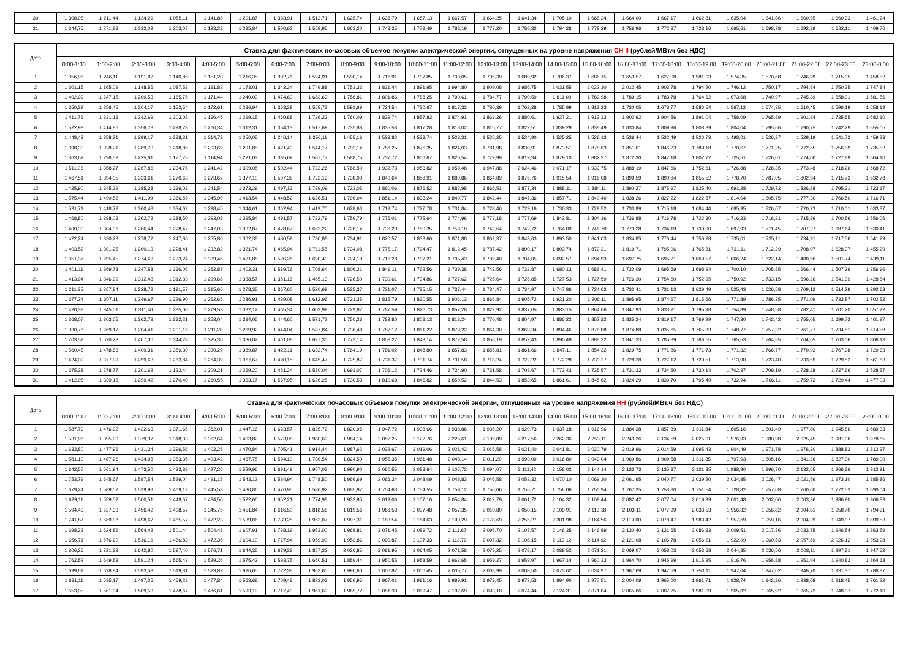| 30 | 1 308,05 | 1 211,44 | 1 134,29 | 1 055,11 | 1 141,88 | 1 201,87 | 1 383,91 | 1 512,71 | 1 625,74 | 1 638,79 | 1 657,13 | 1 667,57 | 1 664,25 | 1 641,34 | 1 705,10 | 1 668,24 | 1 664,00 | 1 667,17 | 1 662,81 | 1 635,04 | 1 641,86 | 1 660,95 | 1 660,33 | 1 461,24 |
| 31 | 1 344,75 | 1 271,83 | 1 232,09 | 1 203,07 | 1 193,22 | 1 295,84 | 1 500,62 | 1 558,95 | 1 663,20 | 1 743,35 | 1 779,49 | 1 783,19 | 1 777,20 | 1 786,32 | 1 794,28 | 1 778,29 | 1 756,96 | 1 772,37 | 1 728,16 | 1 665,61 | 1 698,78 | 1 692,39 | 1 662,11 | 1 409,70 |
| Дата | Ставка для фактических почасовых объемов покупки электрической энергии, отпущенных на уровне напряжения СН II (рублей/МВт.ч без НДС) | | | | | | | | | | | | | | | | | | | | | | | |
| --- | --- | --- | --- | --- | --- | --- | --- | --- | --- | --- | --- | --- | --- | --- | --- | --- | --- | --- | --- | --- | --- | --- | --- | --- |
| | 0:00-1:00 | 1:00-2:00 | 2:00-3:00 | 3:00-4:00 | 4:00-5:00 | 5:00-6:00 | 6:00-7:00 | 7:00-8:00 | 8:00-9:00 | 9:00-10:00 | 10:00-11:00 | 11:00-12:00 | 12:00-13:00 | 13:00-14:00 | 14:00-15:00 | 15:00-16:00 | 16:00-17:00 | 17:00-18:00 | 18:00-19:00 | 19:00-20:00 | 20:00-21:00 | 21:00-22:00 | 22:00-23:00 | 23:00-0:00 |
| 1 | 1 356,98 | 1 246,11 | 1 191,82 | 1 140,85 | 1 151,20 | 1 216,35 | 1 392,76 | 1 594,91 | 1 590,14 | 1 716,91 | 1 707,85 | 1 708,05 | 1 705,39 | 1 689,92 | 1 706,37 | 1 686,15 | 1 653,57 | 1 627,08 | 1 581,03 | 1 574,35 | 1 570,68 | 1 746,99 | 1 715,05 | 1 458,52 |
| 2 | 1 301,15 | 1 165,09 | 1 148,56 | 1 087,52 | 1 131,83 | 1 173,01 | 1 342,24 | 1 749,88 | 1 753,33 | 1 821,44 | 1 891,95 | 1 994,80 | 1 909,08 | 1 986,75 | 2 031,55 | 2 022,30 | 2 012,45 | 1 903,78 | 1 794,20 | 1 746,12 | 1 750,17 | 1 794,64 | 1 750,25 | 1 747,84 |
| 3 | 1 402,99 | 1 247,15 | 1 200,53 | 1 165,75 | 1 171,44 | 1 240,03 | 1 474,60 | 1 683,63 | 1 756,81 | 1 801,86 | 1 788,25 | 1 790,61 | 1 784,77 | 1 790,59 | 1 811,00 | 1 789,98 | 1 789,15 | 1 783,78 | 1 764,62 | 1 673,68 | 1 740,97 | 1 745,39 | 1 658,01 | 1 581,56 |
| 4 | 1 350,29 | 1 256,45 | 1 204,17 | 1 152,54 | 1 172,61 | 1 236,94 | 1 363,29 | 1 555,73 | 1 593,69 | 1 724,54 | 1 730,67 | 1 817,33 | 1 780,39 | 1 762,28 | 1 785,99 | 1 812,23 | 1 730,05 | 1 678,77 | 1 580,54 | 1 567,12 | 1 574,35 | 1 610,45 | 1 596,19 | 1 558,19 |
| 5 | 1 411,76 | 1 331,13 | 1 242,69 | 1 203,08 | 1 196,45 | 1 299,15 | 1 460,68 | 1 726,22 | 1 760,09 | 1 829,74 | 1 857,83 | 1 874,91 | 1 863,26 | 1 880,61 | 1 927,21 | 1 913,33 | 1 902,92 | 1 904,56 | 1 891,04 | 1 758,09 | 1 765,89 | 1 901,84 | 1 735,55 | 1 682,10 |
| 6 | 1 522,98 | 1 414,86 | 1 356,73 | 1 298,23 | 1 260,34 | 1 312,31 | 1 354,13 | 1 517,69 | 1 735,88 | 1 835,53 | 1 817,28 | 1 818,02 | 1 815,77 | 1 822,51 | 1 839,29 | 1 838,49 | 1 830,84 | 1 809,96 | 1 808,39 | 1 804,04 | 1 795,66 | 1 790,75 | 1 742,29 | 1 655,05 |
| 7 | 1 448,43 | 1 358,21 | 1 299,17 | 1 238,31 | 1 214,72 | 1 250,05 | 1 246,14 | 1 356,11 | 1 455,16 | 1 523,82 | 1 523,74 | 1 528,31 | 1 525,25 | 1 524,90 | 1 525,25 | 1 526,13 | 1 536,44 | 1 522,49 | 1 520,73 | 1 498,01 | 1 526,27 | 1 529,19 | 1 541,72 | 1 459,23 |
| 8 | 1 398,30 | 1 328,21 | 1 269,70 | 1 218,86 | 1 203,69 | 1 291,85 | 1 421,40 | 1 544,17 | 1 702,14 | 1 788,25 | 1 876,35 | 1 824,03 | 1 781,98 | 1 830,91 | 1 873,51 | 1 878,63 | 1 851,61 | 1 846,23 | 1 789,18 | 1 770,67 | 1 771,25 | 1 772,55 | 1 756,09 | 1 735,52 |
| 9 | 1 363,62 | 1 296,52 | 1 225,61 | 1 177,76 | 1 114,94 | 1 221,03 | 1 385,69 | 1 587,77 | 1 588,75 | 1 737,72 | 1 806,67 | 1 826,54 | 1 779,99 | 1 819,34 | 1 879,10 | 1 882,37 | 1 872,30 | 1 847,18 | 1 802,72 | 1 725,51 | 1 726,01 | 1 774,00 | 1 727,89 | 1 564,10 |
| 10 | 1 511,06 | 1 358,27 | 1 267,86 | 1 234,76 | 1 241,42 | 1 309,05 | 1 502,44 | 1 722,26 | 1 766,50 | 1 932,73 | 1 953,82 | 1 959,48 | 1 947,88 | 2 024,46 | 2 071,17 | 1 933,75 | 1 888,19 | 1 847,66 | 1 752,61 | 1 726,88 | 1 728,35 | 1 773,48 | 1 718,26 | 1 668,72 |
| 11 | 1 467,51 | 1 394,05 | 1 333,61 | 1 270,63 | 1 273,67 | 1 377,10 | 1 507,38 | 1 722,19 | 1 738,00 | 1 840,64 | 1 858,91 | 1 880,86 | 1 864,89 | 1 876,76 | 1 915,54 | 1 916,08 | 1 899,59 | 1 890,84 | 1 855,52 | 1 778,70 | 1 787,05 | 1 802,94 | 1 715,73 | 1 632,78 |
| 12 | 1 425,90 | 1 345,39 | 1 285,38 | 1 236,02 | 1 241,54 | 1 373,29 | 1 497,13 | 1 729,09 | 1 723,05 | 1 860,06 | 1 876,52 | 1 882,98 | 1 866,51 | 1 877,34 | 1 888,31 | 1 884,11 | 1 890,27 | 1 875,97 | 1 825,40 | 1 691,28 | 1 729,72 | 1 826,88 | 1 795,31 | 1 723,17 |
| 13 | 1 575,44 | 1 490,52 | 1 411,99 | 1 366,59 | 1 345,90 | 1 413,54 | 1 448,52 | 1 626,51 | 1 796,04 | 1 851,14 | 1 833,24 | 1 840,77 | 1 842,44 | 1 847,36 | 1 857,71 | 1 840,40 | 1 838,26 | 1 827,22 | 1 822,87 | 1 814,04 | 1 805,75 | 1 777,30 | 1 766,50 | 1 716,71 |
| 14 | 1 531,71 | 1 418,72 | 1 360,43 | 1 334,62 | 1 298,45 | 1 344,61 | 1 362,94 | 1 419,70 | 1 628,63 | 1 719,74 | 1 727,78 | 1 731,84 | 1 728,46 | 1 729,16 | 1 736,33 | 1 729,52 | 1 733,89 | 1 715,18 | 1 684,44 | 1 685,95 | 1 726,07 | 1 720,23 | 1 710,01 | 1 633,87 |
| 15 | 1 468,80 | 1 398,03 | 1 362,72 | 1 288,50 | 1 293,08 | 1 395,84 | 1 491,57 | 1 732,79 | 1 759,79 | 1 776,01 | 1 775,64 | 1 774,96 | 1 773,18 | 1 777,69 | 1 842,81 | 1 804,16 | 1 736,88 | 1 716,78 | 1 722,30 | 1 716,23 | 1 716,21 | 1 715,89 | 1 700,56 | 1 556,06 |
| 16 | 1 400,30 | 1 304,36 | 1 266,44 | 1 228,47 | 1 247,03 | 1 332,87 | 1 478,67 | 1 662,22 | 1 726,14 | 1 736,20 | 1 750,35 | 1 759,10 | 1 742,64 | 1 742,72 | 1 764,09 | 1 746,70 | 1 773,28 | 1 734,19 | 1 730,90 | 1 697,93 | 1 711,45 | 1 707,27 | 1 687,64 | 1 530,41 |
| 17 | 1 422,24 | 1 330,23 | 1 278,72 | 1 247,86 | 1 255,80 | 1 362,38 | 1 486,59 | 1 730,88 | 1 734,91 | 1 820,57 | 1 838,66 | 1 871,88 | 1 862,37 | 1 843,63 | 1 893,50 | 1 841,03 | 1 834,85 | 1 776,44 | 1 750,28 | 1 735,01 | 1 735,11 | 1 734,91 | 1 717,56 | 1 541,29 |
| 18 | 1 403,52 | 1 301,25 | 1 260,13 | 1 228,41 | 1 232,82 | 1 321,74 | 1 465,94 | 1 711,55 | 1 734,08 | 1 775,17 | 1 794,47 | 1 812,45 | 1 787,42 | 1 800,17 | 1 803,74 | 1 879,31 | 1 819,71 | 1 795,06 | 1 765,81 | 1 731,11 | 1 712,29 | 1 708,07 | 1 628,37 | 1 455,29 |
| 19 | 1 351,37 | 1 295,45 | 1 274,69 | 1 293,24 | 1 309,46 | 1 421,88 | 1 526,26 | 1 690,40 | 1 724,19 | 1 716,28 | 1 707,21 | 1 705,43 | 1 709,40 | 1 704,05 | 1 692,57 | 1 694,93 | 1 697,75 | 1 695,21 | 1 669,57 | 1 666,24 | 1 622,14 | 1 480,96 | 1 501,74 | 1 439,11 |
| 20 | 1 401,11 | 1 369,78 | 1 347,58 | 1 336,06 | 1 352,87 | 1 402,31 | 1 519,76 | 1 708,64 | 1 806,21 | 1 849,11 | 1 762,56 | 1 739,38 | 1 742,56 | 1 732,87 | 1 680,13 | 1 686,41 | 1 732,09 | 1 695,69 | 1 698,94 | 1 700,10 | 1 705,85 | 1 666,44 | 1 507,36 | 1 356,96 |
| 21 | 1 413,94 | 1 346,99 | 1 312,43 | 1 312,33 | 1 299,68 | 1 338,57 | 1 351,16 | 1 465,13 | 1 726,50 | 1 730,61 | 1 734,86 | 1 727,62 | 1 725,64 | 1 726,85 | 1 727,53 | 1 727,59 | 1 726,30 | 1 754,60 | 1 752,95 | 1 750,92 | 1 733,15 | 1 696,26 | 1 541,39 | 1 428,84 |
| 22 | 1 211,35 | 1 267,84 | 1 228,72 | 1 191,57 | 1 215,65 | 1 278,35 | 1 367,60 | 1 520,69 | 1 535,37 | 1 721,07 | 1 735,15 | 1 737,44 | 1 734,47 | 1 734,97 | 1 747,86 | 1 734,63 | 1 732,41 | 1 731,13 | 1 629,49 | 1 525,43 | 1 626,58 | 1 709,12 | 1 514,39 | 1 292,68 |
| 23 | 1 377,24 | 1 307,11 | 1 249,67 | 1 226,90 | 1 262,65 | 1 286,91 | 1 439,08 | 1 612,96 | 1 731,35 | 1 815,79 | 1 830,55 | 1 906,13 | 1 866,84 | 1 905,72 | 1 921,20 | 1 906,11 | 1 895,95 | 1 874,67 | 1 815,66 | 1 771,89 | 1 786,35 | 1 771,09 | 1 733,87 | 1 702,52 |
| 24 | 1 420,38 | 1 345,01 | 1 311,40 | 1 285,00 | 1 279,53 | 1 332,12 | 1 465,34 | 1 603,99 | 1 729,87 | 1 787,59 | 1 826,73 | 1 857,28 | 1 822,92 | 1 837,05 | 1 883,15 | 1 864,66 | 1 847,93 | 1 833,21 | 1 795,98 | 1 754,89 | 1 748,58 | 1 782,41 | 1 701,20 | 1 657,22 |
| 25 | 1 368,07 | 1 303,05 | 1 262,73 | 1 232,21 | 1 253,04 | 1 334,05 | 1 444,60 | 1 571,72 | 1 750,26 | 1 789,80 | 1 803,13 | 1 813,24 | 1 770,48 | 1 804,97 | 1 886,22 | 1 852,22 | 1 835,24 | 1 819,17 | 1 769,99 | 1 747,30 | 1 742,42 | 1 755,05 | 1 699,72 | 1 461,97 |
| 26 | 1 330,78 | 1 269,17 | 1 204,41 | 1 201,19 | 1 211,28 | 1 269,92 | 1 444,04 | 1 587,84 | 1 736,48 | 1 787,12 | 1 861,22 | 1 879,22 | 1 864,30 | 1 869,34 | 1 894,46 | 1 878,88 | 1 874,88 | 1 835,65 | 1 765,83 | 1 748,77 | 1 757,32 | 1 761,77 | 1 734,51 | 1 614,58 |
| 27 | 1 703,52 | 1 520,28 | 1 407,00 | 1 344,28 | 1 325,30 | 1 386,02 | 1 461,08 | 1 627,30 | 1 773,14 | 1 853,27 | 1 848,14 | 1 872,58 | 1 856,19 | 1 852,43 | 1 890,49 | 1 888,32 | 1 841,33 | 1 785,39 | 1 766,55 | 1 765,53 | 1 764,55 | 1 764,65 | 1 763,06 | 1 806,13 |
| 28 | 1 560,45 | 1 478,63 | 1 400,31 | 1 359,30 | 1 330,29 | 1 389,87 | 1 422,11 | 1 632,74 | 1 764,19 | 1 781,02 | 1 848,80 | 1 857,83 | 1 855,81 | 1 861,66 | 1 847,11 | 1 854,32 | 1 829,75 | 1 771,86 | 1 771,73 | 1 771,32 | 1 766,77 | 1 770,93 | 1 767,98 | 1 729,63 |
| 29 | 1 424,09 | 1 377,99 | 1 299,63 | 1 263,84 | 1 264,39 | 1 367,67 | 1 490,15 | 1 645,47 | 1 725,87 | 1 731,37 | 1 731,74 | 1 731,58 | 1 718,24 | 1 722,22 | 1 772,28 | 1 730,27 | 1 728,28 | 1 727,12 | 1 729,51 | 1 713,90 | 1 723,40 | 1 733,59 | 1 729,52 | 1 561,63 |
| 30 | 1 375,38 | 1 278,77 | 1 201,62 | 1 122,44 | 1 209,21 | 1 269,20 | 1 451,24 | 1 580,04 | 1 693,07 | 1 706,12 | 1 724,46 | 1 734,90 | 1 731,58 | 1 708,67 | 1 772,43 | 1 735,57 | 1 731,33 | 1 734,50 | 1 730,14 | 1 702,37 | 1 709,19 | 1 728,28 | 1 727,66 | 1 528,57 |
| 31 | 1 412,08 | 1 339,16 | 1 299,42 | 1 270,40 | 1 260,55 | 1 363,17 | 1 567,95 | 1 626,28 | 1 730,53 | 1 810,68 | 1 846,82 | 1 850,52 | 1 844,53 | 1 853,65 | 1 861,61 | 1 845,62 | 1 824,29 | 1 839,70 | 1 795,49 | 1 732,94 | 1 766,11 | 1 759,72 | 1 729,44 | 1 477,03 |
| Дата | Ставка для фактических почасовых объемов покупки электрической энергии, отпущенных на уровне напряжения НН (рублей/МВт.ч без НДС) | | | | | | | | | | | | | | | | | | | | | | | |
| --- | --- | --- | --- | --- | --- | --- | --- | --- | --- | --- | --- | --- | --- | --- | --- | --- | --- | --- | --- | --- | --- | --- | --- | --- |
| | 0:00-1:00 | 1:00-2:00 | 2:00-3:00 | 3:00-4:00 | 4:00-5:00 | 5:00-6:00 | 6:00-7:00 | 7:00-8:00 | 8:00-9:00 | 9:00-10:00 | 10:00-11:00 | 11:00-12:00 | 12:00-13:00 | 13:00-14:00 | 14:00-15:00 | 15:00-16:00 | 16:00-17:00 | 17:00-18:00 | 18:00-19:00 | 19:00-20:00 | 20:00-21:00 | 21:00-22:00 | 22:00-23:00 | 23:00-0:00 |
| 1 | 1 587,79 | 1 476,92 | 1 422,63 | 1 371,66 | 1 382,01 | 1 447,16 | 1 623,57 | 1 825,72 | 1 820,95 | 1 947,72 | 1 938,66 | 1 938,86 | 1 936,20 | 1 920,73 | 1 937,18 | 1 916,96 | 1 884,38 | 1 857,89 | 1 811,84 | 1 805,16 | 1 801,49 | 1 977,80 | 1 945,86 | 1 689,33 |
| 2 | 1 531,96 | 1 395,90 | 1 379,37 | 1 318,33 | 1 362,64 | 1 403,82 | 1 573,05 | 1 980,69 | 1 984,14 | 2 052,25 | 2 122,76 | 2 225,61 | 2 139,89 | 2 217,56 | 2 262,36 | 2 253,11 | 2 243,26 | 2 134,59 | 2 025,01 | 1 976,93 | 1 980,98 | 2 025,45 | 1 981,06 | 1 978,65 |
| 3 | 1 633,80 | 1 477,96 | 1 431,34 | 1 396,56 | 1 402,25 | 1 470,84 | 1 705,41 | 1 914,44 | 1 987,62 | 2 032,67 | 2 019,06 | 2 021,42 | 2 015,58 | 2 021,40 | 2 041,81 | 2 020,79 | 2 019,96 | 2 014,59 | 1 995,43 | 1 904,49 | 1 971,78 | 1 976,20 | 1 888,82 | 1 812,37 |
| 4 | 1 581,10 | 1 487,26 | 1 434,98 | 1 383,35 | 1 403,42 | 1 467,75 | 1 594,10 | 1 786,54 | 1 824,50 | 1 955,35 | 1 961,48 | 2 048,14 | 2 011,20 | 1 993,09 | 2 016,80 | 2 043,04 | 1 960,86 | 1 909,58 | 1 811,35 | 1 797,93 | 1 805,16 | 1 841,26 | 1 827,00 | 1 789,00 |
| 5 | 1 642,57 | 1 561,94 | 1 473,50 | 1 433,89 | 1 427,26 | 1 529,96 | 1 691,49 | 1 957,03 | 1 990,90 | 2 060,55 | 2 088,64 | 2 105,72 | 2 094,07 | 2 111,42 | 2 158,02 | 2 144,14 | 2 133,73 | 2 135,37 | 2 121,85 | 1 988,90 | 1 996,70 | 2 132,65 | 1 966,36 | 1 912,91 |
| 6 | 1 753,79 | 1 645,67 | 1 587,54 | 1 529,04 | 1 491,15 | 1 543,12 | 1 584,94 | 1 748,50 | 1 966,69 | 2 066,34 | 2 048,09 | 2 048,83 | 2 046,58 | 2 053,32 | 2 070,10 | 2 069,30 | 2 061,65 | 2 040,77 | 2 039,20 | 2 034,85 | 2 026,47 | 2 021,56 | 1 973,10 | 1 885,86 |
| 7 | 1 679,24 | 1 589,02 | 1 529,98 | 1 469,12 | 1 445,53 | 1 480,86 | 1 476,95 | 1 586,92 | 1 685,97 | 1 754,63 | 1 754,55 | 1 759,12 | 1 756,06 | 1 755,71 | 1 756,06 | 1 756,94 | 1 767,25 | 1 753,30 | 1 751,54 | 1 728,82 | 1 757,08 | 1 760,00 | 1 772,53 | 1 690,04 |
| 8 | 1 629,11 | 1 559,02 | 1 500,51 | 1 449,67 | 1 434,50 | 1 522,66 | 1 652,21 | 1 774,98 | 1 932,95 | 2 019,06 | 2 107,16 | 2 054,84 | 2 012,79 | 2 061,72 | 2 104,32 | 2 109,44 | 2 082,42 | 2 077,04 | 2 019,99 | 2 001,48 | 2 002,06 | 2 003,36 | 1 986,90 | 1 966,33 |
| 9 | 1 594,43 | 1 527,33 | 1 456,42 | 1 408,57 | 1 345,75 | 1 451,84 | 1 616,50 | 1 818,58 | 1 819,56 | 1 968,53 | 2 037,48 | 2 057,35 | 2 010,80 | 2 050,15 | 2 109,91 | 2 113,18 | 2 103,11 | 2 077,99 | 2 033,53 | 1 956,32 | 1 956,82 | 2 004,81 | 1 958,70 | 1 794,91 |
| 10 | 1 741,87 | 1 589,08 | 1 498,67 | 1 465,57 | 1 472,23 | 1 539,86 | 1 733,25 | 1 953,07 | 1 997,31 | 2 163,54 | 2 184,63 | 2 190,29 | 2 178,69 | 2 255,27 | 2 301,98 | 2 164,56 | 2 119,00 | 2 078,47 | 1 983,42 | 1 957,69 | 1 959,16 | 2 004,29 | 1 949,07 | 1 899,53 |
| 11 | 1 698,32 | 1 624,86 | 1 564,42 | 1 501,44 | 1 504,48 | 1 607,91 | 1 738,19 | 1 953,00 | 1 968,81 | 2 071,45 | 2 089,72 | 2 111,67 | 2 095,70 | 2 107,57 | 2 146,35 | 2 146,89 | 2 130,40 | 2 121,65 | 2 086,33 | 2 009,51 | 2 017,86 | 2 033,75 | 1 946,54 | 1 863,59 |
| 12 | 1 656,71 | 1 576,20 | 1 516,19 | 1 466,83 | 1 472,35 | 1 604,10 | 1 727,94 | 1 959,90 | 1 953,86 | 2 090,87 | 2 107,33 | 2 113,79 | 2 097,32 | 2 108,15 | 2 119,12 | 2 114,92 | 2 121,08 | 2 106,78 | 2 056,21 | 1 922,09 | 1 960,53 | 2 057,69 | 2 026,12 | 1 953,98 |
| 13 | 1 806,25 | 1 721,33 | 1 642,80 | 1 597,40 | 1 576,71 | 1 644,35 | 1 679,33 | 1 857,32 | 2 026,85 | 2 081,95 | 2 064,05 | 2 071,58 | 2 073,25 | 2 078,17 | 2 088,52 | 2 071,21 | 2 069,07 | 2 058,03 | 2 053,68 | 2 044,85 | 2 036,56 | 2 008,11 | 1 997,31 | 1 947,52 |
| 14 | 1 762,52 | 1 649,53 | 1 591,24 | 1 565,43 | 1 529,26 | 1 575,42 | 1 593,75 | 1 650,51 | 1 859,44 | 1 950,55 | 1 958,59 | 1 962,65 | 1 959,27 | 1 959,97 | 1 967,14 | 1 960,33 | 1 964,70 | 1 945,99 | 1 915,25 | 1 916,76 | 1 956,88 | 1 951,04 | 1 940,82 | 1 864,68 |
| 15 | 1 699,61 | 1 628,84 | 1 593,53 | 1 519,31 | 1 523,89 | 1 626,65 | 1 722,38 | 1 963,60 | 1 990,60 | 2 006,82 | 2 006,45 | 2 005,77 | 2 003,99 | 2 008,50 | 2 073,62 | 2 034,97 | 1 967,69 | 1 947,59 | 1 953,11 | 1 947,04 | 1 947,02 | 1 946,70 | 1 931,37 | 1 786,87 |
| 16 | 1 631,11 | 1 535,17 | 1 497,25 | 1 459,28 | 1 477,84 | 1 563,68 | 1 709,48 | 1 893,03 | 1 956,95 | 1 967,01 | 1 981,16 | 1 989,91 | 1 973,45 | 1 973,53 | 1 994,90 | 1 977,51 | 2 004,09 | 1 965,00 | 1 961,71 | 1 928,74 | 1 942,26 | 1 938,08 | 1 918,45 | 1 761,22 |
| 17 | 1 653,05 | 1 561,04 | 1 509,53 | 1 478,67 | 1 486,61 | 1 593,19 | 1 717,40 | 1 961,69 | 1 965,72 | 2 051,38 | 2 069,47 | 2 102,69 | 2 093,18 | 2 074,44 | 2 124,31 | 2 071,84 | 2 065,66 | 2 007,25 | 1 981,09 | 1 965,82 | 1 965,92 | 1 965,72 | 1 948,37 | 1 772,10 |